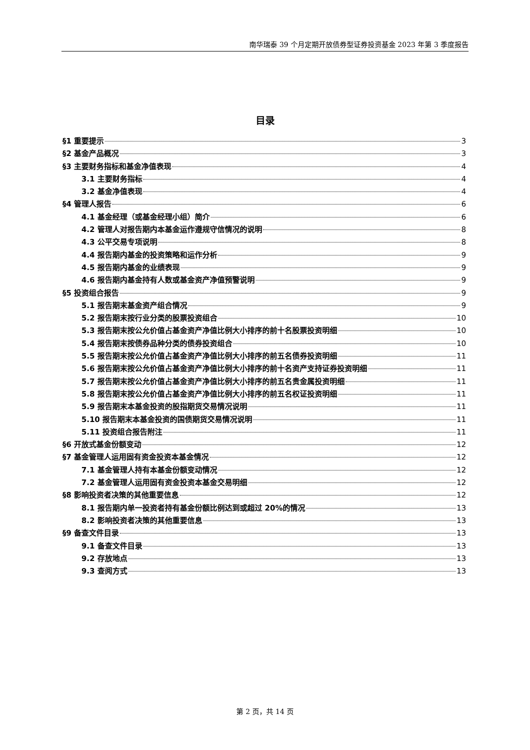南华瑞泰 39 个月定期开放债券型证券投资基金 2023 年第 3 季度报告
目录
§1 重要提示 3
§2 基金产品概况 3
§3 主要财务指标和基金净值表现 4
3.1 主要财务指标 4
3.2 基金净值表现 4
§4 管理人报告 6
4.1 基金经理（或基金经理小组）简介 6
4.2 管理人对报告期内本基金运作遵规守信情况的说明 8
4.3 公平交易专项说明 8
4.4 报告期内基金的投资策略和运作分析 9
4.5 报告期内基金的业绩表现 9
4.6 报告期内基金持有人数或基金资产净值预警说明 9
§5 投资组合报告 9
5.1 报告期末基金资产组合情况 9
5.2 报告期末按行业分类的股票投资组合 10
5.3 报告期末按公允价值占基金资产净值比例大小排序的前十名股票投资明细 10
5.4 报告期末按债券品种分类的债券投资组合 10
5.5 报告期末按公允价值占基金资产净值比例大小排序的前五名债券投资明细 11
5.6 报告期末按公允价值占基金资产净值比例大小排序的前十名资产支持证券投资明细 11
5.7 报告期末按公允价值占基金资产净值比例大小排序的前五名贵金属投资明细 11
5.8 报告期末按公允价值占基金资产净值比例大小排序的前五名权证投资明细 11
5.9 报告期末本基金投资的股指期货交易情况说明 11
5.10 报告期末本基金投资的国债期货交易情况说明 11
5.11 投资组合报告附注 11
§6 开放式基金份额变动 12
§7 基金管理人运用固有资金投资本基金情况 12
7.1 基金管理人持有本基金份额变动情况 12
7.2 基金管理人运用固有资金投资本基金交易明细 12
§8 影响投资者决策的其他重要信息 12
8.1 报告期内单一投资者持有基金份额比例达到或超过 20%的情况 13
8.2 影响投资者决策的其他重要信息 13
§9 备查文件目录 13
9.1 备查文件目录 13
9.2 存放地点 13
9.3 查阅方式 13
第 2 页，共 14 页